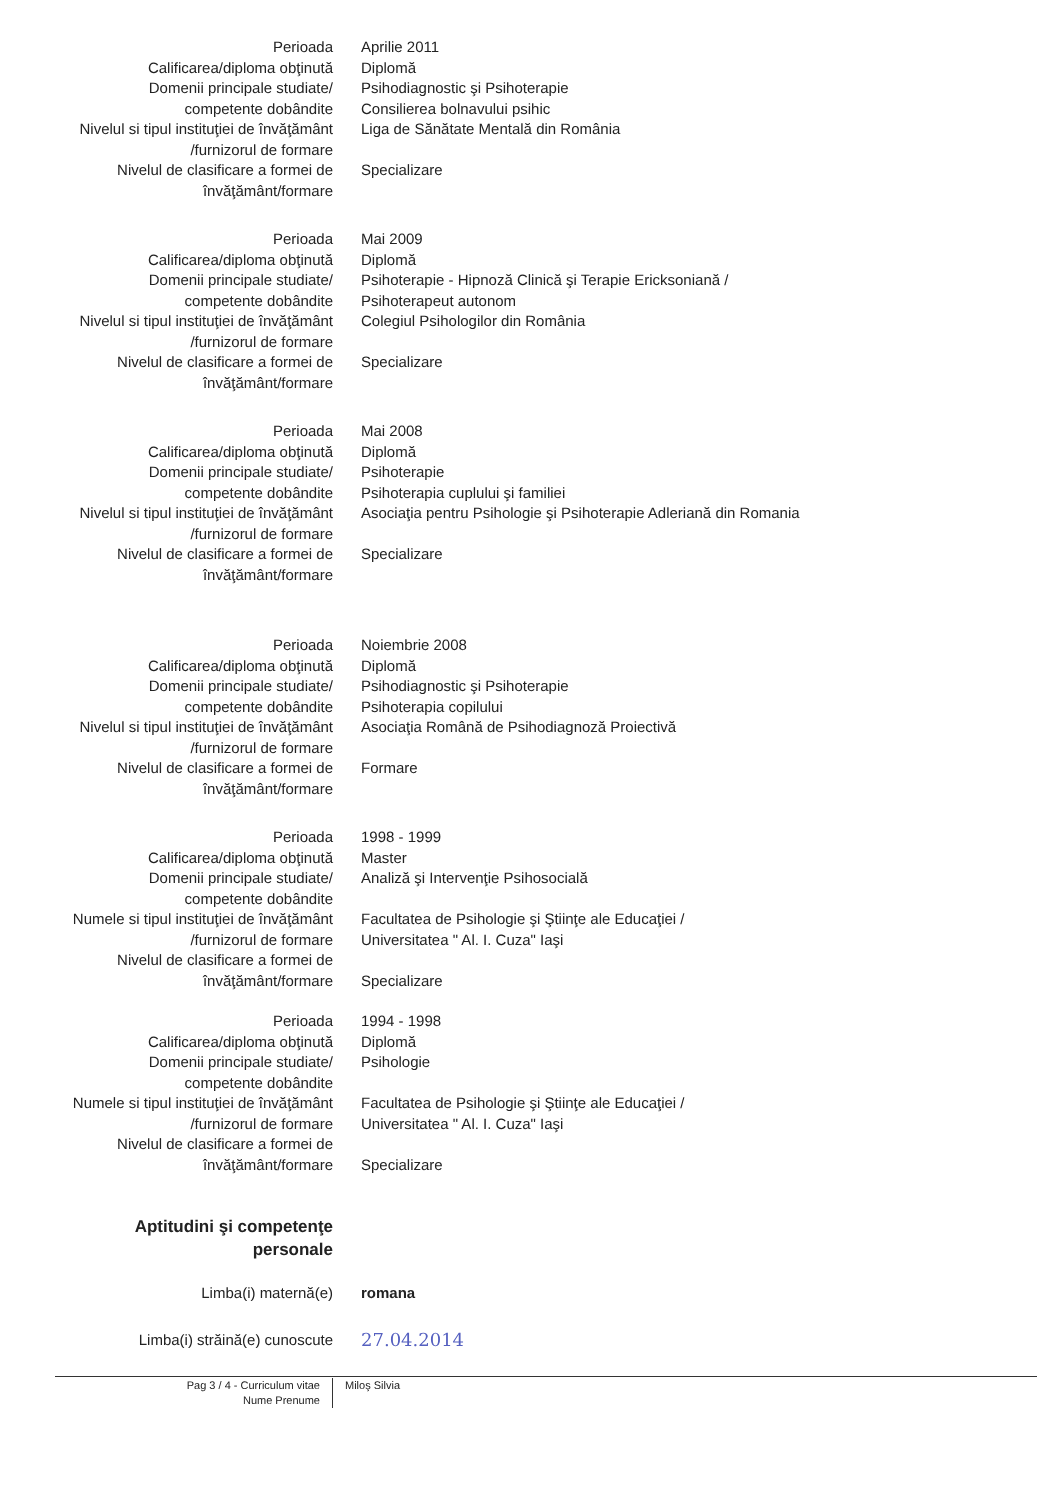Perioada Aprilie 2011
Calificarea/diploma obţinută Diplomă
Domenii principale studiate/ Psihodiagnostic şi Psihoterapie
competente dobândite Consilierea bolnavului psihic
Nivelul si tipul instituţiei de învăţământ
Liga de Sănătate Mentală din România
/furnizorul de formare
Nivelul de clasificare a formei de Specializare
învăţământ/formare
Perioada Mai 2009
Calificarea/diploma obţinută Diplomă
Domenii principale studiate/ Psihoterapie - Hipnoză Clinică şi Terapie Ericksoniană /
competente dobândite Psihoterapeut autonom
Nivelul si tipul instituţiei de învăţământ
Colegiul Psihologilor din România
/furnizorul de formare
Nivelul de clasificare a formei de Specializare
învăţământ/formare
Perioada Mai 2008
Calificarea/diploma obţinută Diplomă
Domenii principale studiate/ Psihoterapie
competente dobândite Psihoterapia cuplului şi familiei
Nivelul si tipul instituţiei de învăţământ
Asociaţia pentru Psihologie şi Psihoterapie Adleriană din Romania
/furnizorul de formare
Nivelul de clasificare a formei de Specializare
învăţământ/formare
Perioada Noiembrie 2008
Calificarea/diploma obţinută Diplomă
Domenii principale studiate/ Psihodiagnostic şi Psihoterapie
competente dobândite Psihoterapia copilului
Nivelul si tipul instituţiei de învăţământ
Asociaţia Română de Psihodiagnoză Proiectivă
/furnizorul de formare
Nivelul de clasificare a formei de Formare
învăţământ/formare
Perioada 1998 - 1999
Calificarea/diploma obţinută Master
Domenii principale studiate/ Analiză şi Intervenţie Psihosocială
competente dobândite
Numele si tipul instituţiei de învăţământ
Facultatea de Psihologie şi Ştiinţe ale Educaţiei /
/furnizorul de formare Universitatea " Al. I. Cuza" Iaşi
Nivelul de clasificare a formei de
învăţământ/formare Specializare
Perioada 1994 - 1998
Calificarea/diploma obţinută Diplomă
Domenii principale studiate/ Psihologie
competente dobândite
Numele si tipul instituţiei de învăţământ
Facultatea de Psihologie şi Ştiinţe ale Educaţiei /
/furnizorul de formare Universitatea " Al. I. Cuza" Iaşi
Nivelul de clasificare a formei de
învăţământ/formare Specializare
Aptitudini şi competenţe
personale
Limba(i) maternă(e) romana
Limba(i) străină(e) cunoscute
27.04.2014
Pag 3 / 4 - Curriculum vitae
Nume Prenume
Miloş Silvia